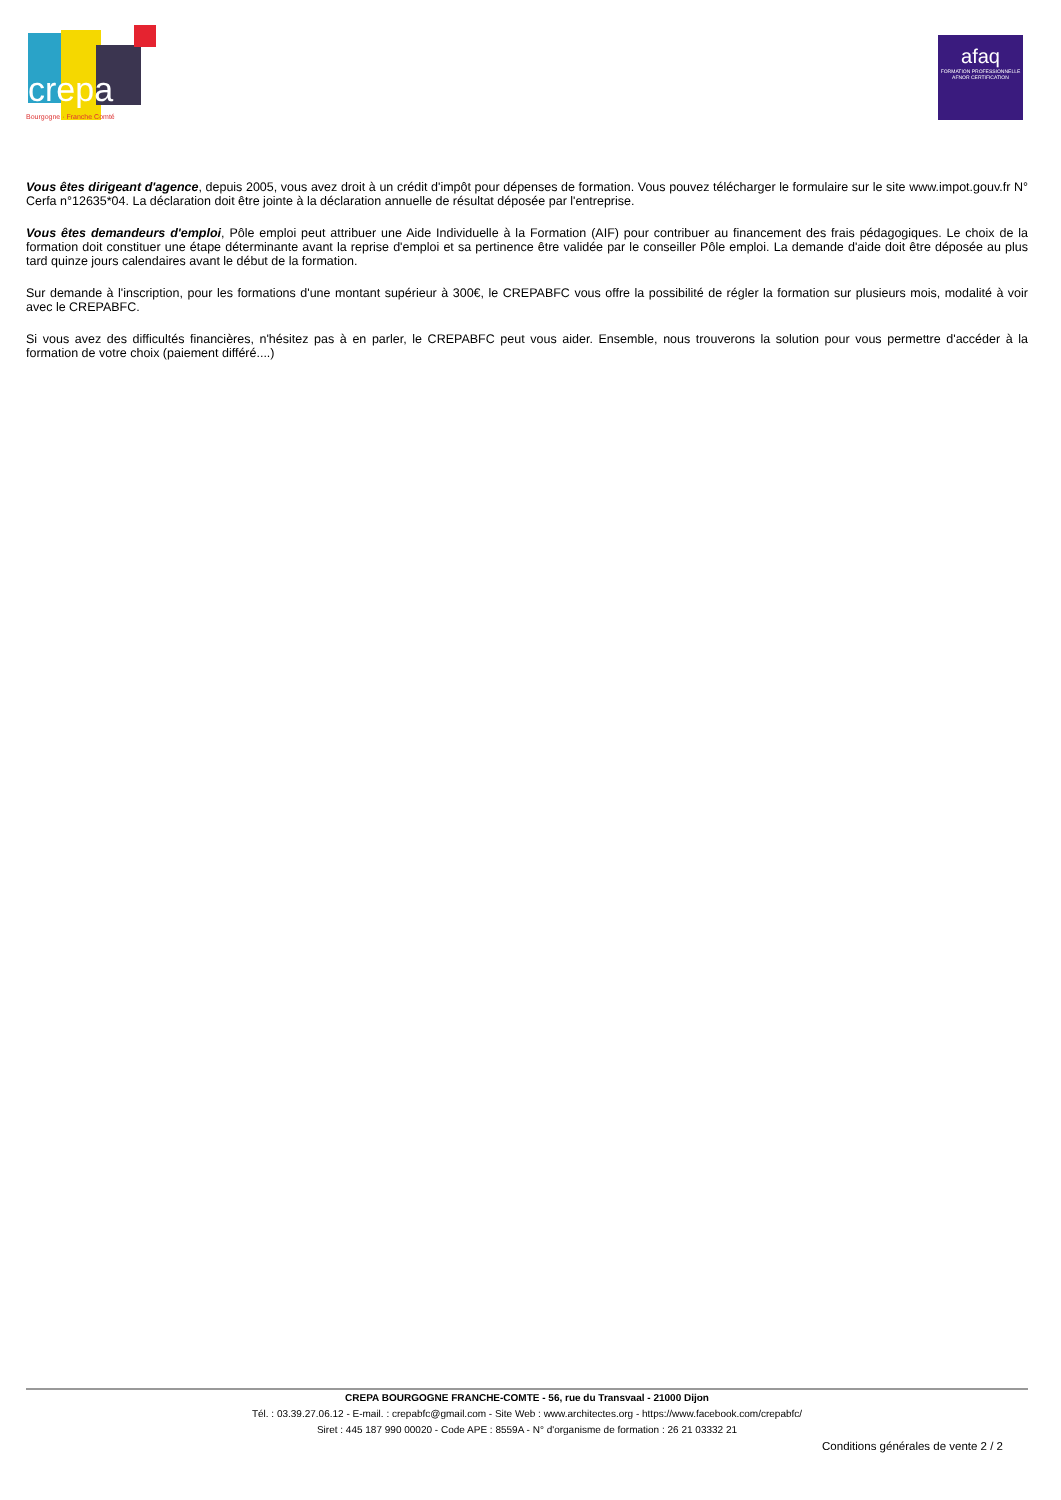crepa
Bourgogne · Franche Comté
afaq
FORMATION PROFESSIONNELLE
AFNOR CERTIFICATION
Vous êtes dirigeant d'agence, depuis 2005, vous avez droit à un crédit d'impôt pour dépenses de formation. Vous pouvez télécharger le formulaire sur le site www.impot.gouv.fr N° Cerfa n°12635*04. La déclaration doit être jointe à la déclaration annuelle de résultat déposée par l'entreprise.
Vous êtes demandeurs d'emploi, Pôle emploi peut attribuer une Aide Individuelle à la Formation (AIF) pour contribuer au financement des frais pédagogiques. Le choix de la formation doit constituer une étape déterminante avant la reprise d'emploi et sa pertinence être validée par le conseiller Pôle emploi. La demande d'aide doit être déposée au plus tard quinze jours calendaires avant le début de la formation.
Sur demande à l'inscription, pour les formations d'une montant supérieur à 300€, le CREPABFC vous offre la possibilité de régler la formation sur plusieurs mois, modalité à voir avec le CREPABFC.
Si vous avez des difficultés financières, n'hésitez pas à en parler, le CREPABFC peut vous aider. Ensemble, nous trouverons la solution pour vous permettre d'accéder à la formation de votre choix (paiement différé....)
CREPA BOURGOGNE FRANCHE-COMTE - 56, rue du Transvaal - 21000 Dijon
Tél. : 03.39.27.06.12 - E-mail. : crepabfc@gmail.com - Site Web : www.architectes.org - https://www.facebook.com/crepabfc/
Siret : 445 187 990 00020 - Code APE : 8559A - N° d'organisme de formation : 26 21 03332 21
Conditions générales de vente 2 / 2